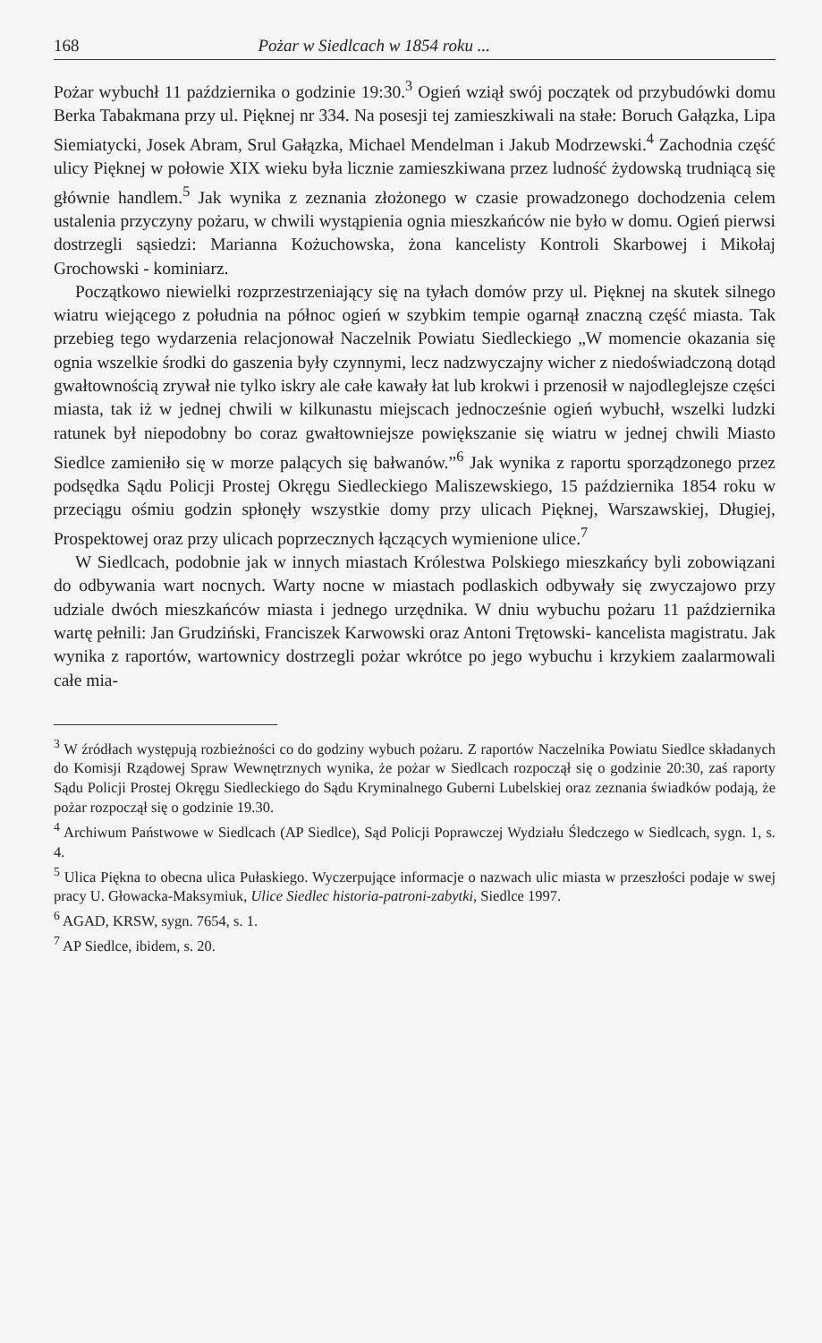168 Pożar w Siedlcach w 1854 roku ...
Pożar wybuchł 11 października o godzinie 19:30.<sup>3</sup> Ogień wziął swój początek od przybudówki domu Berka Tabakmana przy ul. Pięknej nr 334. Na posesji tej zamieszkiwali na stałe: Boruch Gałązka, Lipa Siemiatycki, Josek Abram, Srul Gałązka, Michael Mendelman i Jakub Modrzewski.<sup>4</sup> Zachodnia część ulicy Pięknej w połowie XIX wieku była licznie zamieszkiwana przez ludność żydowską trudniącą się głównie handlem.<sup>5</sup> Jak wynika z zeznania złożonego w czasie prowadzonego dochodzenia celem ustalenia przyczyny pożaru, w chwili wystąpienia ognia mieszkańców nie było w domu. Ogień pierwsi dostrzegli sąsiedzi: Marianna Kożuchowska, żona kancelisty Kontroli Skarbowej i Mikołaj Grochowski - kominiarz.
Początkowo niewielki rozprzestrzeniający się na tyłach domów przy ul. Pięknej na skutek silnego wiatru wiejącego z południa na północ ogień w szybkim tempie ogarnął znaczną część miasta. Tak przebieg tego wydarzenia relacjonował Naczelnik Powiatu Siedleckiego „W momencie okazania się ognia wszelkie środki do gaszenia były czynnymi, lecz nadzwyczajny wicher z niedoświadczoną dotąd gwałtownością zrywał nie tylko iskry ale całe kawały łat lub krokwi i przenosił w najodleglejsze części miasta, tak iż w jednej chwili w kilkunastu miejscach jednocześnie ogień wybuchł, wszelki ludzki ratunek był niepodobny bo coraz gwałtowniejsze powiększanie się wiatru w jednej chwili Miasto Siedlce zamieniło się w morze palących się bałwanów.”<sup>6</sup> Jak wynika z raportu sporządzonego przez podsędka Sądu Policji Prostej Okręgu Siedleckiego Maliszewskiego, 15 października 1854 roku w przeciągu ośmiu godzin spłonęły wszystkie domy przy ulicach Pięknej, Warszawskiej, Długiej, Prospektowej oraz przy ulicach poprzecznych łączących wymienione ulice.<sup>7</sup>
W Siedlcach, podobnie jak w innych miastach Królestwa Polskiego mieszkańcy byli zobowiązani do odbywania wart nocnych. Warty nocne w miastach podlaskich odbywały się zwyczajowo przy udziale dwóch mieszkańców miasta i jednego urzędnika. W dniu wybuchu pożaru 11 października wartę pełnili: Jan Grudziński, Franciszek Karwowski oraz Antoni Trętowski- kancelista magistratu. Jak wynika z raportów, wartownicy dostrzegli pożar wkrótce po jego wybuchu i krzykiem zaalarmowali całe mia-
<sup>3</sup> W źródłach występują rozbieżności co do godziny wybuch pożaru. Z raportów Naczelnika Powiatu Siedlce składanych do Komisji Rządowej Spraw Wewnętrznych wynika, że pożar w Siedlcach rozpoczął się o godzinie 20:30, zaś raporty Sądu Policji Prostej Okręgu Siedleckiego do Sądu Kryminalnego Guberni Lubelskiej oraz zeznania świadków podają, że pożar rozpoczął się o godzinie 19.30.
<sup>4</sup> Archiwum Państwowe w Siedlcach (AP Siedlce), Sąd Policji Poprawczej Wydziału Śledczego w Siedlcach, sygn. 1, s. 4.
<sup>5</sup> Ulica Piękna to obecna ulica Pułaskiego. Wyczerpujące informacje o nazwach ulic miasta w przeszłości podaje w swej pracy U. Głowacka-Maksymiuk, Ulice Siedlec historia-patroni-zabytki, Siedlce 1997.
<sup>6</sup> AGAD, KRSW, sygn. 7654, s. 1.
<sup>7</sup> AP Siedlce, ibidem, s. 20.